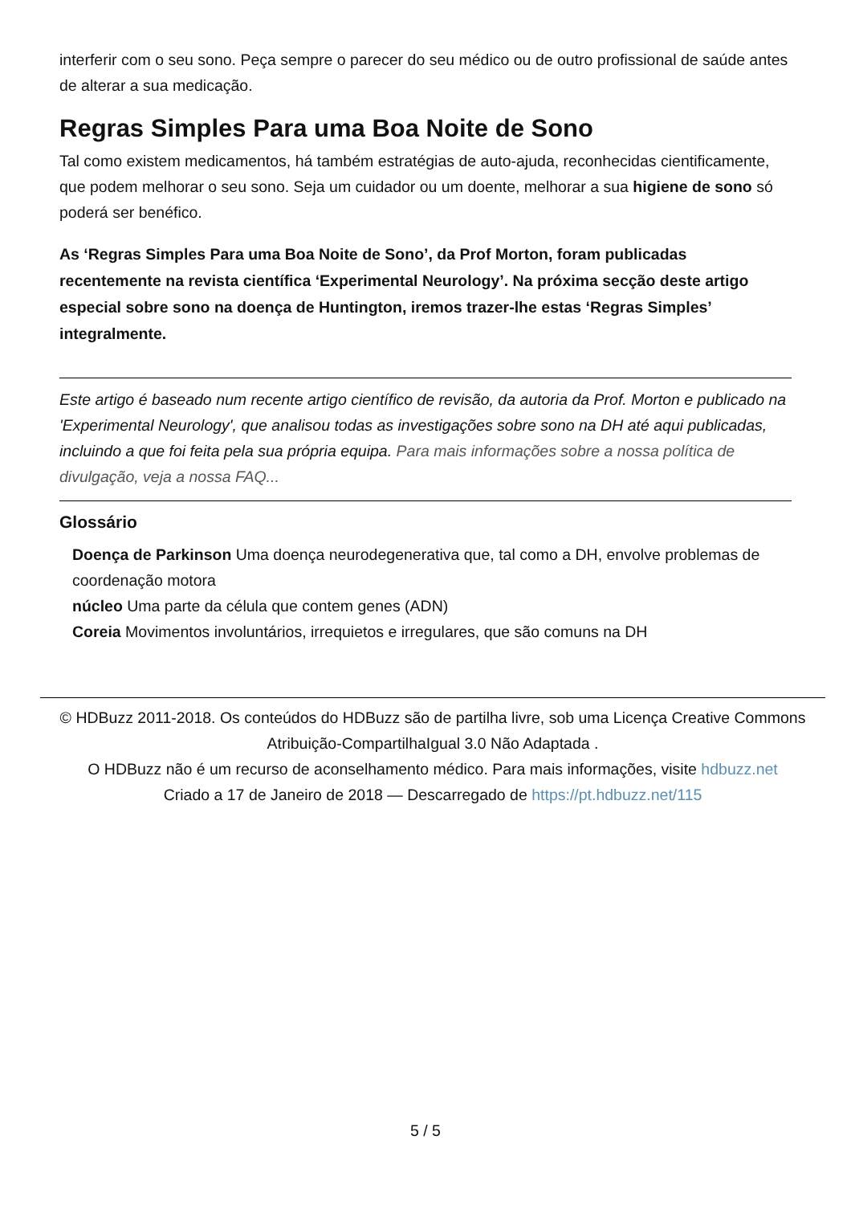interferir com o seu sono. Peça sempre o parecer do seu médico ou de outro profissional de saúde antes de alterar a sua medicação.
Regras Simples Para uma Boa Noite de Sono
Tal como existem medicamentos, há também estratégias de auto-ajuda, reconhecidas cientificamente, que podem melhorar o seu sono. Seja um cuidador ou um doente, melhorar a sua higiene de sono só poderá ser benéfico.
As ‘Regras Simples Para uma Boa Noite de Sono’, da Prof Morton, foram publicadas recentemente na revista científica ‘Experimental Neurology’. Na próxima secção deste artigo especial sobre sono na doença de Huntington, iremos trazer-lhe estas ‘Regras Simples’ integralmente.
Este artigo é baseado num recente artigo científico de revisão, da autoria da Prof. Morton e publicado na 'Experimental Neurology', que analisou todas as investigações sobre sono na DH até aqui publicadas, incluindo a que foi feita pela sua própria equipa. Para mais informações sobre a nossa política de divulgação, veja a nossa FAQ...
Glossário
Doença de Parkinson Uma doença neurodegenerativa que, tal como a DH, envolve problemas de coordenação motora
núcleo Uma parte da célula que contem genes (ADN)
Coreia Movimentos involuntários, irrequietos e irregulares, que são comuns na DH
© HDBuzz 2011-2018. Os conteúdos do HDBuzz são de partilha livre, sob uma Licença Creative Commons Atribuição-CompartilhaIgual 3.0 Não Adaptada .
O HDBuzz não é um recurso de aconselhamento médico. Para mais informações, visite hdbuzz.net
Criado a 17 de Janeiro de 2018 — Descarregado de https://pt.hdbuzz.net/115
5 / 5